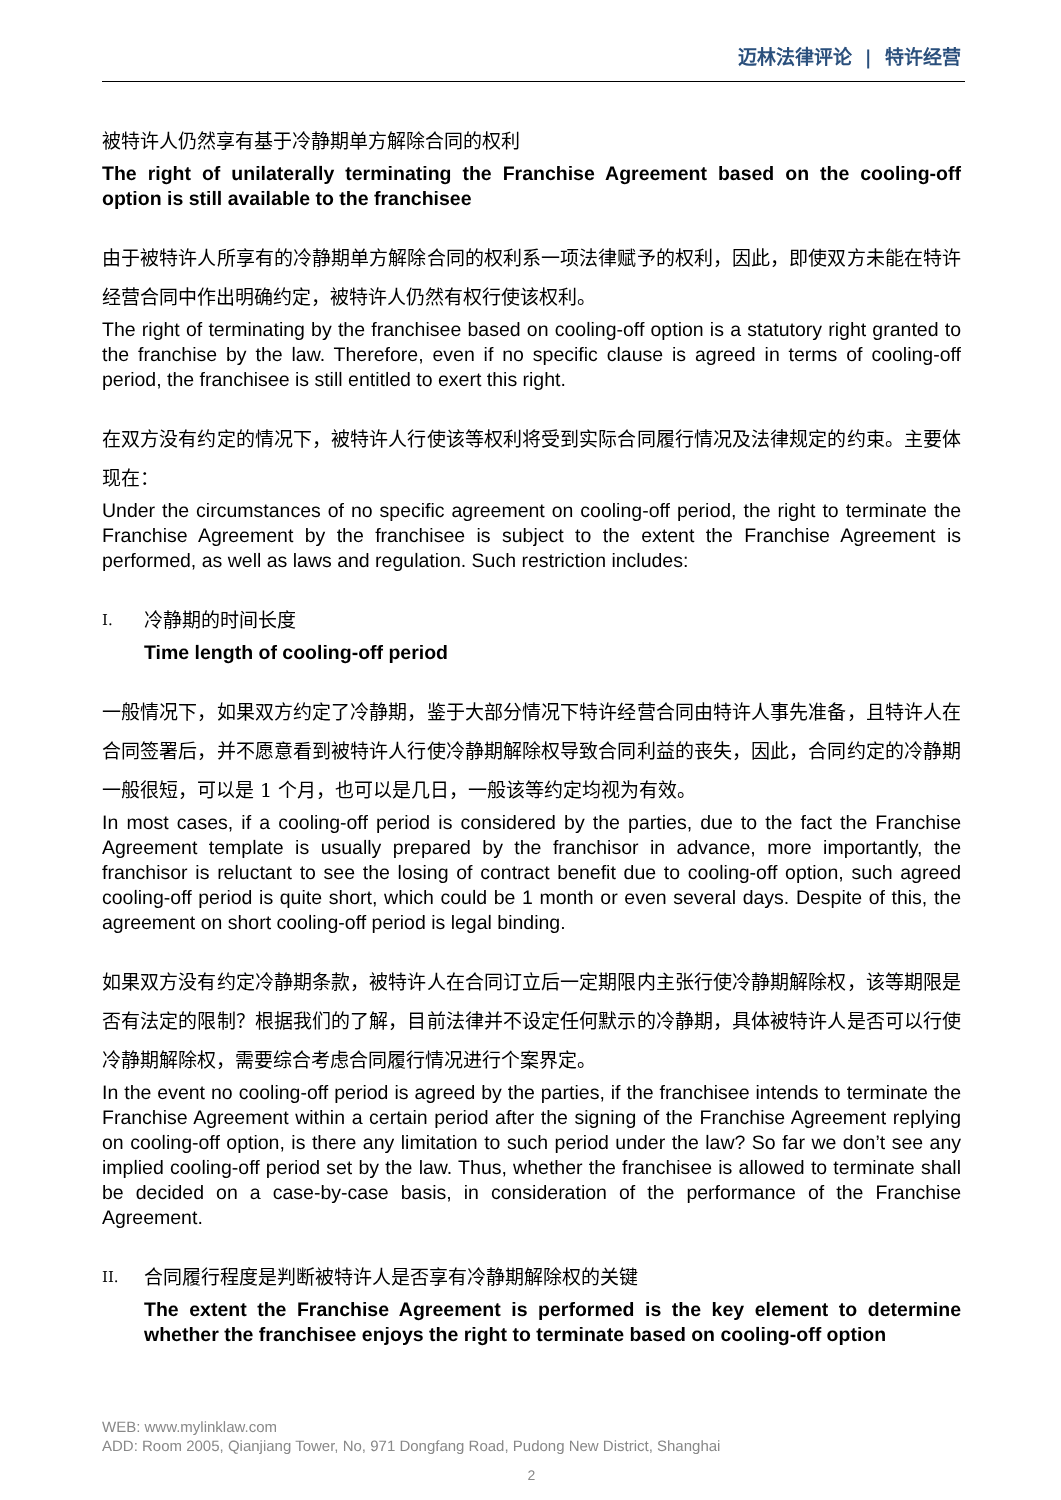迈林法律评论 | 特许经营
被特许人仍然享有基于冷静期单方解除合同的权利
The right of unilaterally terminating the Franchise Agreement based on the cooling-off option is still available to the franchisee
由于被特许人所享有的冷静期单方解除合同的权利系一项法律赋予的权利，因此，即使双方未能在特许经营合同中作出明确约定，被特许人仍然有权行使该权利。
The right of terminating by the franchisee based on cooling-off option is a statutory right granted to the franchise by the law. Therefore, even if no specific clause is agreed in terms of cooling-off period, the franchisee is still entitled to exert this right.
在双方没有约定的情况下，被特许人行使该等权利将受到实际合同履行情况及法律规定的约束。主要体现在：
Under the circumstances of no specific agreement on cooling-off period, the right to terminate the Franchise Agreement by the franchisee is subject to the extent the Franchise Agreement is performed, as well as laws and regulation. Such restriction includes:
I. 冷静期的时间长度
Time length of cooling-off period
一般情况下，如果双方约定了冷静期，鉴于大部分情况下特许经营合同由特许人事先准备，且特许人在合同签署后，并不愿意看到被特许人行使冷静期解除权导致合同利益的丧失，因此，合同约定的冷静期一般很短，可以是 1 个月，也可以是几日，一般该等约定均视为有效。
In most cases, if a cooling-off period is considered by the parties, due to the fact the Franchise Agreement template is usually prepared by the franchisor in advance, more importantly, the franchisor is reluctant to see the losing of contract benefit due to cooling-off option, such agreed cooling-off period is quite short, which could be 1 month or even several days. Despite of this, the agreement on short cooling-off period is legal binding.
如果双方没有约定冷静期条款，被特许人在合同订立后一定期限内主张行使冷静期解除权，该等期限是否有法定的限制？根据我们的了解，目前法律并不设定任何默示的冷静期，具体被特许人是否可以行使冷静期解除权，需要综合考虑合同履行情况进行个案界定。
In the event no cooling-off period is agreed by the parties, if the franchisee intends to terminate the Franchise Agreement within a certain period after the signing of the Franchise Agreement replying on cooling-off option, is there any limitation to such period under the law? So far we don’t see any implied cooling-off period set by the law. Thus, whether the franchisee is allowed to terminate shall be decided on a case-by-case basis, in consideration of the performance of the Franchise Agreement.
II. 合同履行程度是判断被特许人是否享有冷静期解除权的关键
The extent the Franchise Agreement is performed is the key element to determine whether the franchisee enjoys the right to terminate based on cooling-off option
WEB: www.mylinklaw.com
ADD: Room 2005, Qianjiang Tower, No, 971 Dongfang Road, Pudong New District, Shanghai
2